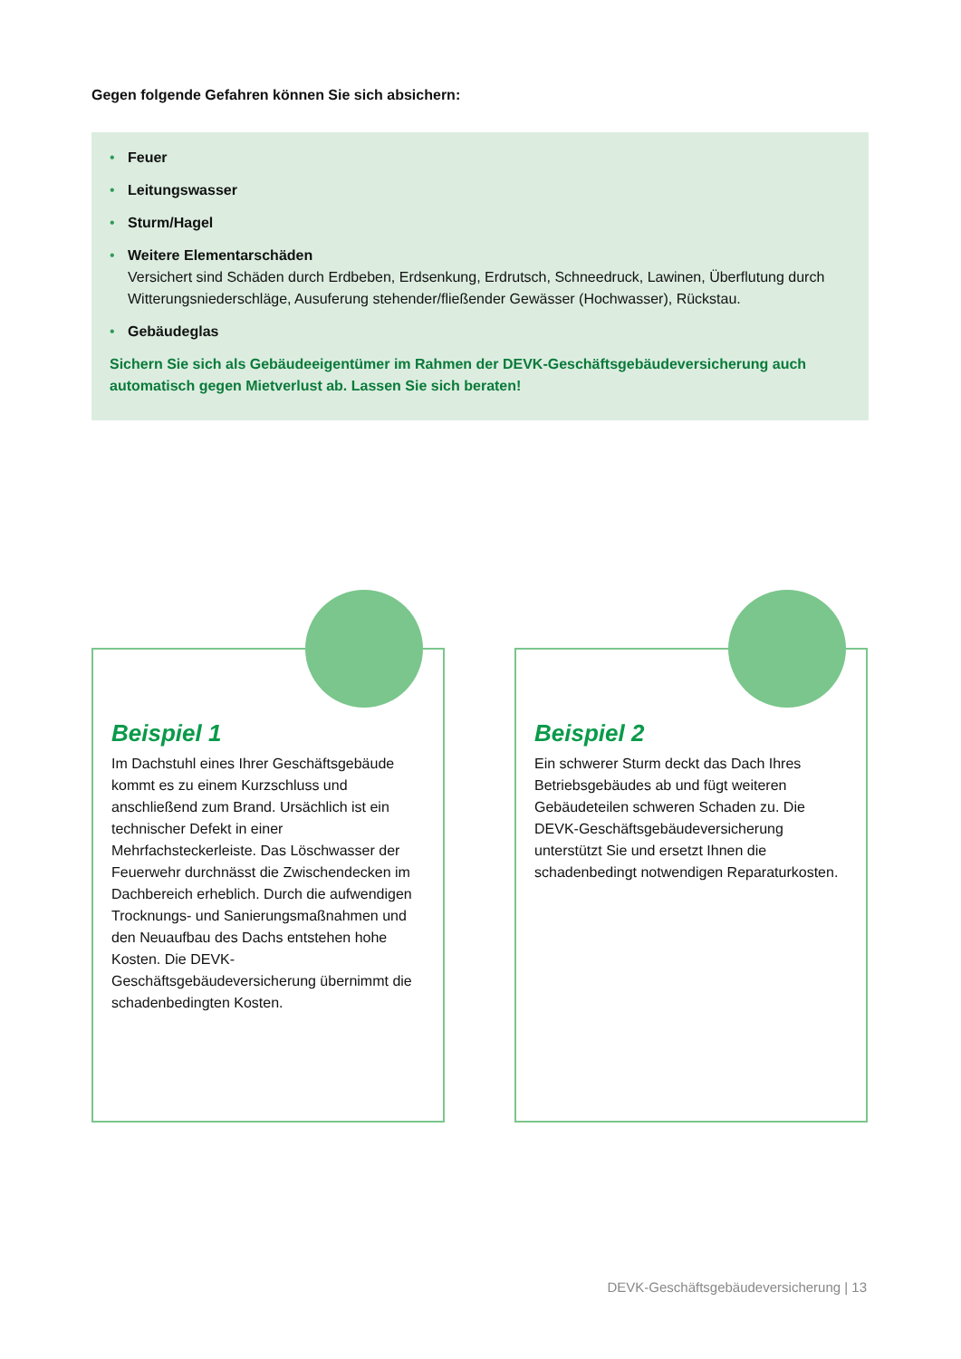Gegen folgende Gefahren können Sie sich absichern:
• Feuer
• Leitungswasser
• Sturm/Hagel
• Weitere Elementarschäden
Versichert sind Schäden durch Erdbeben, Erdsenkung, Erdrutsch, Schneedruck, Lawinen, Überflutung durch Witterungsniederschläge, Ausuferung stehender/fließender Gewässer (Hochwasser), Rückstau.
• Gebäudeglas
Sichern Sie sich als Gebäudeeigentümer im Rahmen der DEVK-Geschäftsgebäudeversicherung auch automatisch gegen Mietverlust ab. Lassen Sie sich beraten!
Beispiel 1
Im Dachstuhl eines Ihrer Geschäftsgebäude kommt es zu einem Kurzschluss und anschließend zum Brand. Ursächlich ist ein technischer Defekt in einer Mehrfachsteckerleiste. Das Löschwasser der Feuerwehr durchnässt die Zwischendecken im Dachbereich erheblich. Durch die aufwendigen Trocknungs- und Sanierungsmaßnahmen und den Neuaufbau des Dachs entstehen hohe Kosten. Die DEVK-Geschäftsgebäudeversicherung übernimmt die schadenbedingten Kosten.
Beispiel 2
Ein schwerer Sturm deckt das Dach Ihres Betriebsgebäudes ab und fügt weiteren Gebäudeteilen schweren Schaden zu. Die DEVK-Geschäftsgebäudeversicherung unterstützt Sie und ersetzt Ihnen die schadenbedingt notwendigen Reparaturkosten.
DEVK-Geschäftsgebäudeversicherung | 13